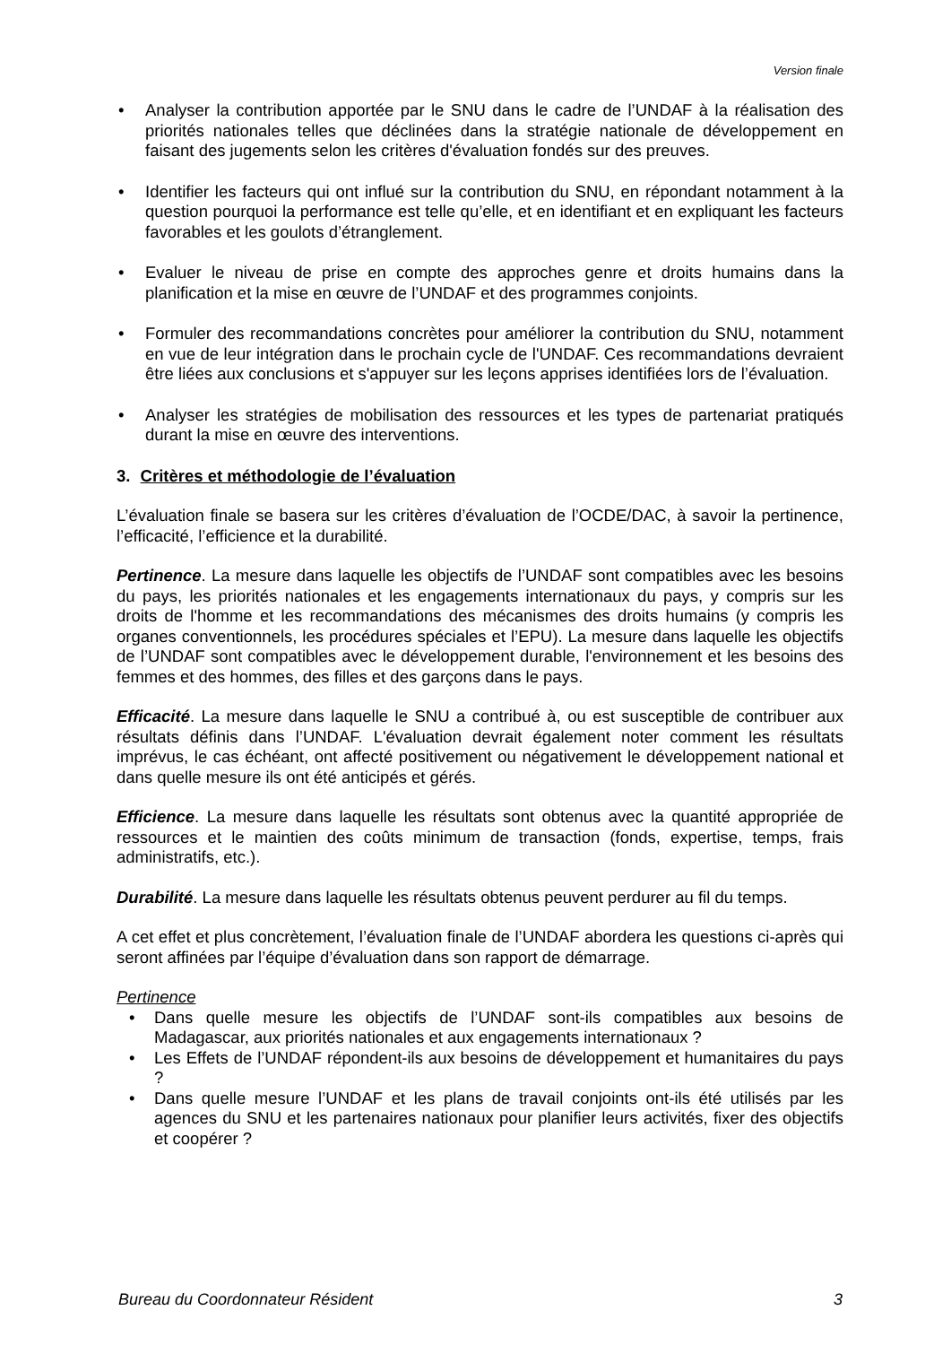Version finale
• Analyser la contribution apportée par le SNU dans le cadre de l’UNDAF à la réalisation des priorités nationales telles que déclinées dans la stratégie nationale de développement en faisant des jugements selon les critères d'évaluation fondés sur des preuves.
• Identifier les facteurs qui ont influé sur la contribution du SNU, en répondant notamment à la question pourquoi la performance est telle qu’elle, et en identifiant et en expliquant les facteurs favorables et les goulots d’étranglement.
• Evaluer le niveau de prise en compte des approches genre et droits humains dans la planification et la mise en œuvre de l’UNDAF et des programmes conjoints.
• Formuler des recommandations concrètes pour améliorer la contribution du SNU, notamment en vue de leur intégration dans le prochain cycle de l'UNDAF. Ces recommandations devraient être liées aux conclusions et s'appuyer sur les leçons apprises identifiées lors de l’évaluation.
• Analyser les stratégies de mobilisation des ressources et les types de partenariat pratiqués durant la mise en œuvre des interventions.
3. Critères et méthodologie de l’évaluation
L’évaluation finale se basera sur les critères d’évaluation de l’OCDE/DAC, à savoir la pertinence, l’efficacité, l’efficience et la durabilité.
Pertinence. La mesure dans laquelle les objectifs de l’UNDAF sont compatibles avec les besoins du pays, les priorités nationales et les engagements internationaux du pays, y compris sur les droits de l'homme et les recommandations des mécanismes des droits humains (y compris les organes conventionnels, les procédures spéciales et l’EPU). La mesure dans laquelle les objectifs de l’UNDAF sont compatibles avec le développement durable, l'environnement et les besoins des femmes et des hommes, des filles et des garçons dans le pays.
Efficacité. La mesure dans laquelle le SNU a contribué à, ou est susceptible de contribuer aux résultats définis dans l’UNDAF. L'évaluation devrait également noter comment les résultats imprévus, le cas échéant, ont affecté positivement ou négativement le développement national et dans quelle mesure ils ont été anticipés et gérés.
Efficience. La mesure dans laquelle les résultats sont obtenus avec la quantité appropriée de ressources et le maintien des coûts minimum de transaction (fonds, expertise, temps, frais administratifs, etc.).
Durabilité. La mesure dans laquelle les résultats obtenus peuvent perdurer au fil du temps.
A cet effet et plus concrètement, l’évaluation finale de l’UNDAF abordera les questions ci-après qui seront affinées par l’équipe d’évaluation dans son rapport de démarrage.
Pertinence
• Dans quelle mesure les objectifs de l’UNDAF sont-ils compatibles aux besoins de Madagascar, aux priorités nationales et aux engagements internationaux ?
• Les Effets de l’UNDAF répondent-ils aux besoins de développement et humanitaires du pays ?
• Dans quelle mesure l’UNDAF et les plans de travail conjoints ont-ils été utilisés par les agences du SNU et les partenaires nationaux pour planifier leurs activités, fixer des objectifs et coopérer ?
Bureau du Coordonnateur Résident 3